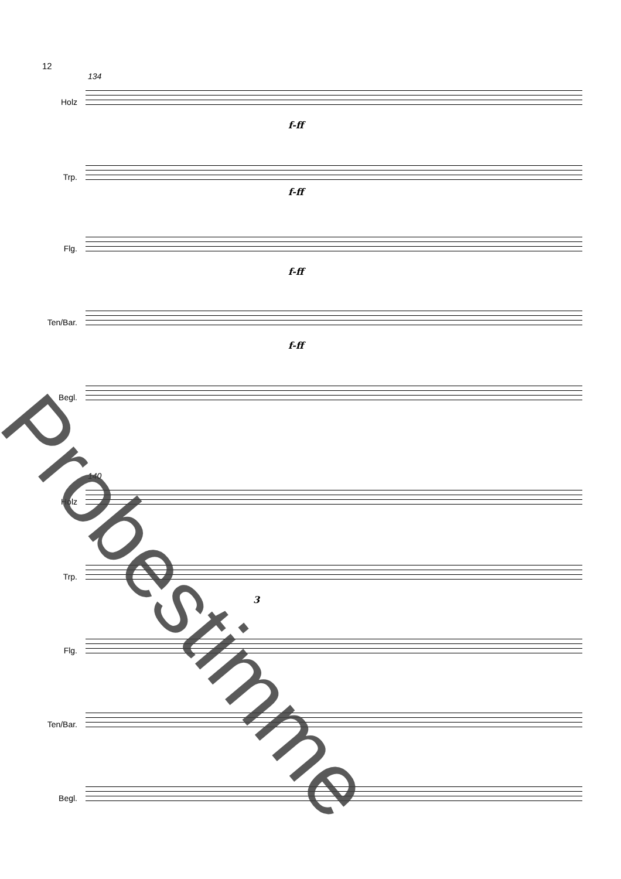12
134
Holz
f-ff
Trp.
f-ff
Flg.
f-ff
Ten/Bar.
f-ff
Begl.
140
Holz
Trp.
3
Flg.
Ten/Bar.
Begl.
Probestimme